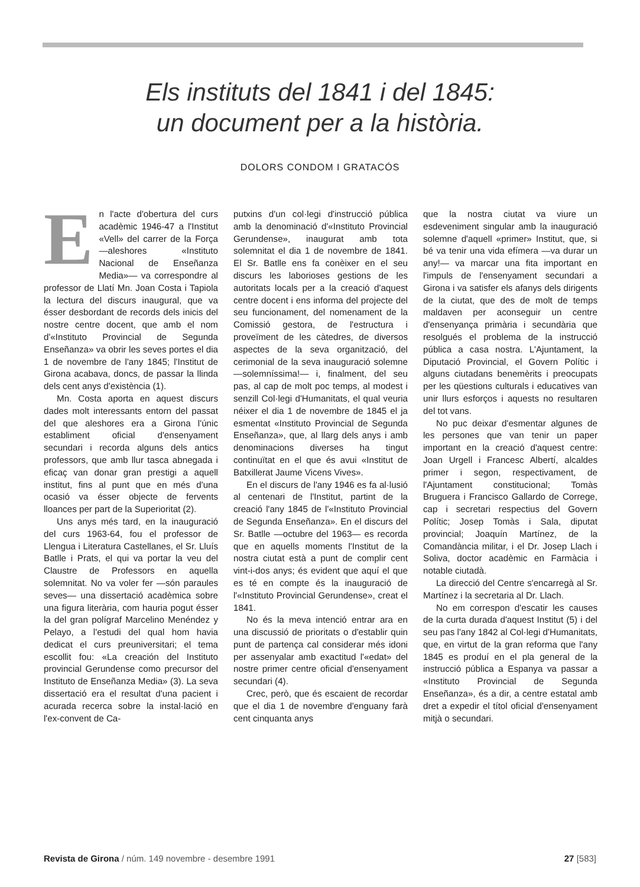Els instituts del 1841 i del 1845:
un document per a la història.
DOLORS CONDOM I GRATACÓS
En l'acte d'obertura del curs acadèmic 1946-47 a l'Institut «Vell» del carrer de la Força —aleshores «Instituto Nacional de Enseñanza Media»— va correspondre al professor de Llatí Mn. Joan Costa i Tapiola la lectura del discurs inaugural, que va ésser desbordant de records dels inicis del nostre centre docent, que amb el nom d'«Instituto Provincial de Segunda Enseñanza» va obrir les seves portes el dia 1 de novembre de l'any 1845; l'Institut de Girona acabava, doncs, de passar la llinda dels cent anys d'existència (1).
Mn. Costa aporta en aquest discurs dades molt interessants entorn del passat del que aleshores era a Girona l'únic establiment oficial d'ensenyament secundari i recorda alguns dels antics professors, que amb llur tasca abnegada i eficaç van donar gran prestigi a aquell institut, fins al punt que en més d'una ocasió va ésser objecte de fervents lloances per part de la Superioritat (2).
Uns anys més tard, en la inauguració del curs 1963-64, fou el professor de Llengua i Literatura Castellanes, el Sr. Lluís Batlle i Prats, el qui va portar la veu del Claustre de Professors en aquella solemnitat. No va voler fer —són paraules seves— una dissertació acadèmica sobre una figura literària, com hauria pogut ésser la del gran polígraf Marcelino Menéndez y Pelayo, a l'estudi del qual hom havia dedicat el curs preuniversitari; el tema escollit fou: «La creación del Instituto provincial Gerundense como precursor del Instituto de Enseñanza Media» (3). La seva dissertació era el resultat d'una pacient i acurada recerca sobre la instal·lació en l'ex-convent de Ca-
putxins d'un col·legi d'instrucció pública amb la denominació d'«Instituto Provincial Gerundense», inaugurat amb tota solemnitat el dia 1 de novembre de 1841. El Sr. Batlle ens fa conèixer en el seu discurs les laborioses gestions de les autoritats locals per a la creació d'aquest centre docent i ens informa del projecte del seu funcionament, del nomenament de la Comissió gestora, de l'estructura i proveïment de les càtedres, de diversos aspectes de la seva organització, del cerimonial de la seva inauguració solemne —solemníssima!— i, finalment, del seu pas, al cap de molt poc temps, al modest i senzill Col·legi d'Humanitats, el qual veuria néixer el dia 1 de novembre de 1845 el ja esmentat «Instituto Provincial de Segunda Enseñanza», que, al llarg dels anys i amb denominacions diverses ha tingut continuïtat en el que és avui «Institut de Batxillerat Jaume Vicens Vives».
En el discurs de l'any 1946 es fa al·lusió al centenari de l'Institut, partint de la creació l'any 1845 de l'«Instituto Provincial de Segunda Enseñanza». En el discurs del Sr. Batlle —octubre del 1963— es recorda que en aquells moments l'Institut de la nostra ciutat està a punt de complir cent vint-i-dos anys; és evident que aquí el que es té en compte és la inauguració de l'«Instituto Provincial Gerundense», creat el 1841.
No és la meva intenció entrar ara en una discussió de prioritats o d'establir quin punt de partença cal considerar més idoni per assenyalar amb exactitud l'«edat» del nostre primer centre oficial d'ensenyament secundari (4).
Crec, però, que és escaient de recordar que el dia 1 de novembre d'enguany farà cent cinquanta anys
que la nostra ciutat va viure un esdeveniment singular amb la inauguració solemne d'aquell «primer» Institut, que, si bé va tenir una vida efímera —va durar un any!— va marcar una fita important en l'impuls de l'ensenyament secundari a Girona i va satisfer els afanys dels dirigents de la ciutat, que des de molt de temps maldaven per aconseguir un centre d'ensenyança primària i secundària que resolgués el problema de la instrucció pública a casa nostra. L'Ajuntament, la Diputació Provincial, el Govern Polític i alguns ciutadans benemèrits i preocupats per les qüestions culturals i educatives van unir llurs esforços i aquests no resultaren del tot vans.
No puc deixar d'esmentar algunes de les persones que van tenir un paper important en la creació d'aquest centre: Joan Urgell i Francesc Albertí, alcaldes primer i segon, respectivament, de l'Ajuntament constitucional; Tomàs Bruguera i Francisco Gallardo de Correge, cap i secretari respectius del Govern Polític; Josep Tomàs i Sala, diputat provincial; Joaquín Martínez, de la Comandància militar, i el Dr. Josep Llach i Soliva, doctor acadèmic en Farmàcia i notable ciutadà.
La direcció del Centre s'encarregà al Sr. Martínez i la secretaria al Dr. Llach.
No em correspon d'escatir les causes de la curta durada d'aquest Institut (5) i del seu pas l'any 1842 al Col·legi d'Humanitats, que, en virtut de la gran reforma que l'any 1845 es produí en el pla general de la instrucció pública a Espanya va passar a «Instituto Provincial de Segunda Enseñanza», és a dir, a centre estatal amb dret a expedir el títol oficial d'ensenyament mitjà o secundari.
Revista de Girona / núm. 149 novembre - desembre 1991 27 [583]